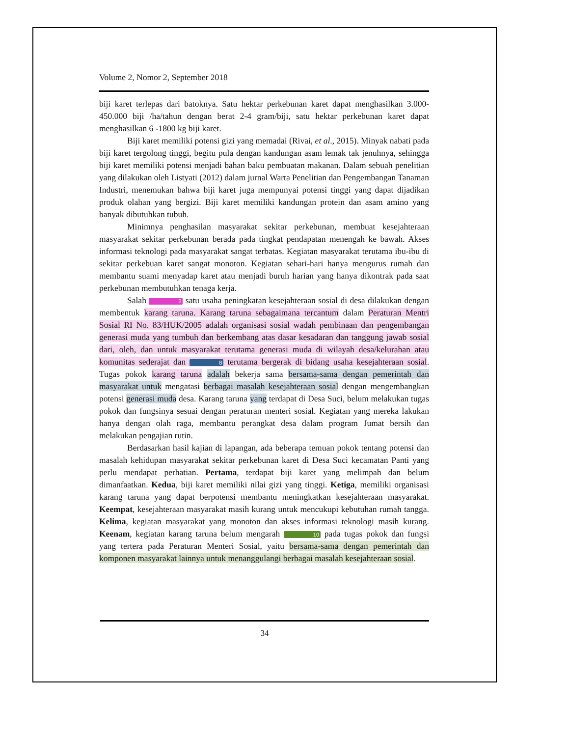Volume 2, Nomor 2, September 2018
biji karet terlepas dari batoknya. Satu hektar perkebunan karet dapat menghasilkan 3.000-450.000 biji /ha/tahun dengan berat 2-4 gram/biji, satu hektar perkebunan karet dapat menghasilkan 6 -1800 kg biji karet.
Biji karet memiliki potensi gizi yang memadai (Rivai, et al., 2015). Minyak nabati pada biji karet tergolong tinggi, begitu pula dengan kandungan asam lemak tak jenuhnya, sehingga biji karet memiliki potensi menjadi bahan baku pembuatan makanan. Dalam sebuah penelitian yang dilakukan oleh Listyati (2012) dalam jurnal Warta Penelitian dan Pengembangan Tanaman Industri, menemukan bahwa biji karet juga mempunyai potensi tinggi yang dapat dijadikan produk olahan yang bergizi. Biji karet memiliki kandungan protein dan asam amino yang banyak dibutuhkan tubuh.
Minimnya penghasilan masyarakat sekitar perkebunan, membuat kesejahteraan masyarakat sekitar perkebunan berada pada tingkat pendapatan menengah ke bawah. Akses informasi teknologi pada masyarakat sangat terbatas. Kegiatan masyarakat terutama ibu-ibu di sekitar perkebuan karet sangat monoton. Kegiatan sehari-hari hanya mengurus rumah dan membantu suami menyadap karet atau menjadi buruh harian yang hanya dikontrak pada saat perkebunan membutuhkan tenaga kerja.
Salah 2 satu usaha peningkatan kesejahteraan sosial di desa dilakukan dengan membentuk karang taruna. Karang taruna sebagaimana tercantum dalam Peraturan Mentri Sosial RI No. 83/HUK/2005 adalah organisasi sosial wadah pembinaan dan pengembangan generasi muda yang tumbuh dan berkembang atas dasar kesadaran dan tanggung jawab sosial dari, oleh, dan untuk masyarakat terutama generasi muda di wilayah desa/kelurahan atau komunitas sederajat dan 8 terutama bergerak di bidang usaha kesejahteraan sosial. Tugas pokok karang taruna adalah bekerja sama bersama-sama dengan pemerintah dan masyarakat untuk mengatasi berbagai masalah kesejahteraan sosial dengan mengembangkan potensi generasi muda desa. Karang taruna yang terdapat di Desa Suci, belum melakukan tugas pokok dan fungsinya sesuai dengan peraturan menteri sosial. Kegiatan yang mereka lakukan hanya dengan olah raga, membantu perangkat desa dalam program Jumat bersih dan melakukan pengajian rutin.
Berdasarkan hasil kajian di lapangan, ada beberapa temuan pokok tentang potensi dan masalah kehidupan masyarakat sekitar perkebunan karet di Desa Suci kecamatan Panti yang perlu mendapat perhatian. Pertama, terdapat biji karet yang melimpah dan belum dimanfaatkan. Kedua, biji karet memiliki nilai gizi yang tinggi. Ketiga, memiliki organisasi karang taruna yang dapat berpotensi membantu meningkatkan kesejahteraan masyarakat. Keempat, kesejahteraan masyarakat masih kurang untuk mencukupi kebutuhan rumah tangga. Kelima, kegiatan masyarakat yang monoton dan akses informasi teknologi masih kurang. Keenam, kegiatan karang taruna belum mengarah 10 pada tugas pokok dan fungsi yang tertera pada Peraturan Menteri Sosial, yaitu bersama-sama dengan pemerintah dan komponen masyarakat lainnya untuk menanggulangi berbagai masalah kesejahteraan sosial.
34